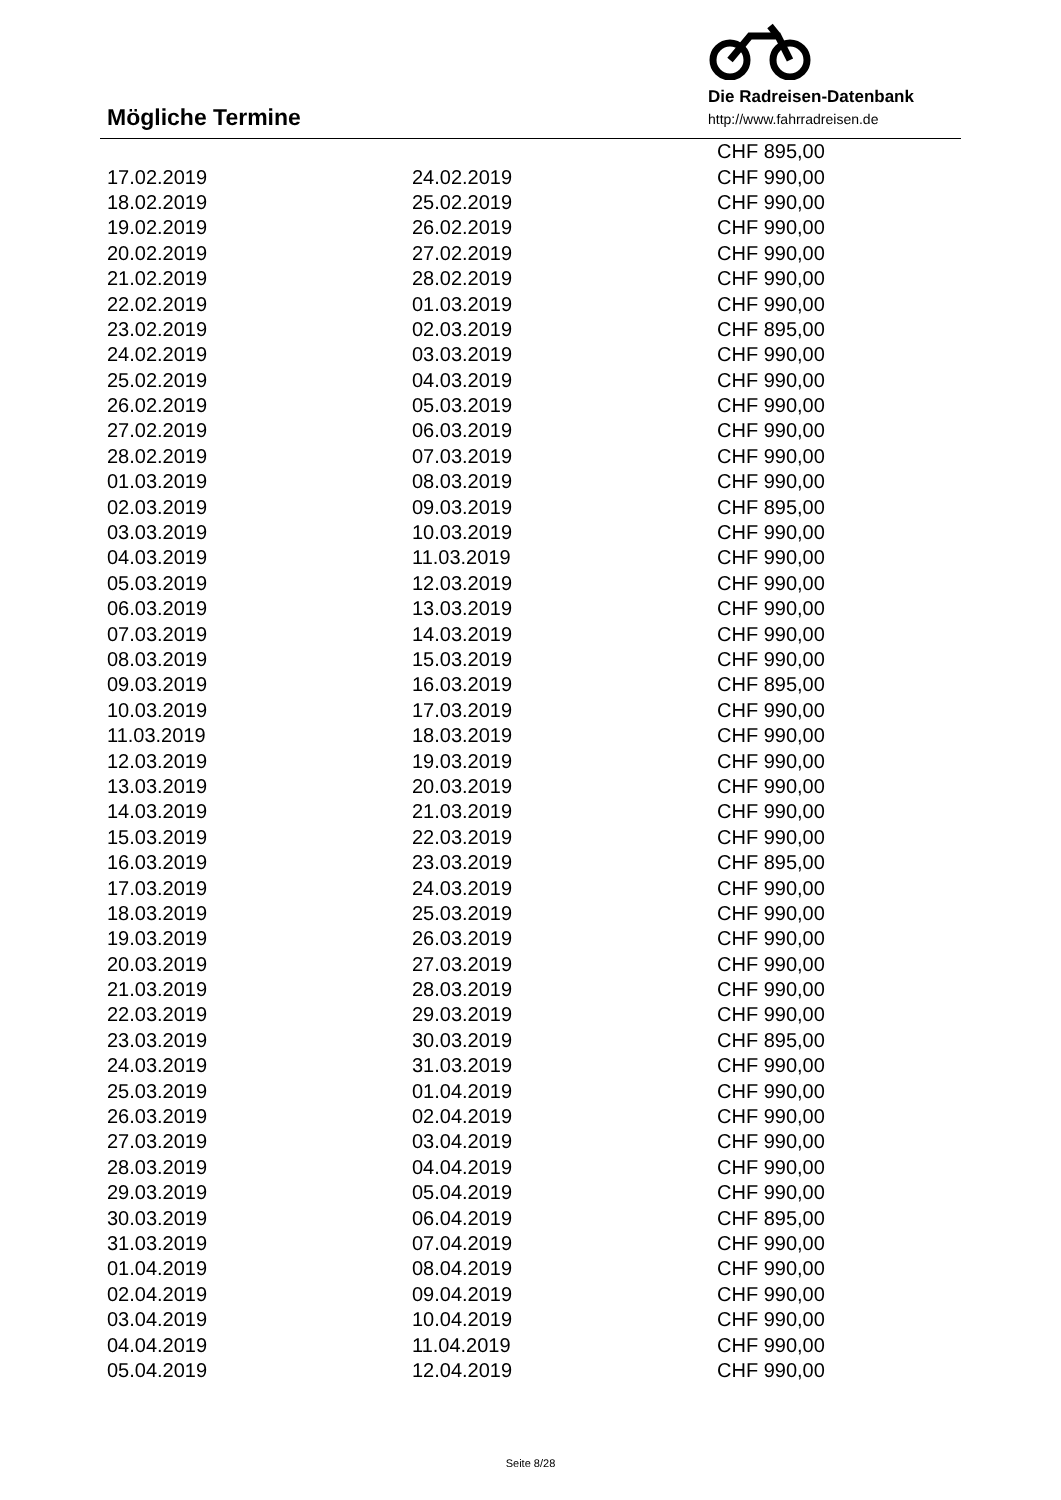Die Radreisen-Datenbank
http://www.fahrradreisen.de
Mögliche Termine
| | | CHF 895,00 |
| 17.02.2019 | 24.02.2019 | CHF 990,00 |
| 18.02.2019 | 25.02.2019 | CHF 990,00 |
| 19.02.2019 | 26.02.2019 | CHF 990,00 |
| 20.02.2019 | 27.02.2019 | CHF 990,00 |
| 21.02.2019 | 28.02.2019 | CHF 990,00 |
| 22.02.2019 | 01.03.2019 | CHF 990,00 |
| 23.02.2019 | 02.03.2019 | CHF 895,00 |
| 24.02.2019 | 03.03.2019 | CHF 990,00 |
| 25.02.2019 | 04.03.2019 | CHF 990,00 |
| 26.02.2019 | 05.03.2019 | CHF 990,00 |
| 27.02.2019 | 06.03.2019 | CHF 990,00 |
| 28.02.2019 | 07.03.2019 | CHF 990,00 |
| 01.03.2019 | 08.03.2019 | CHF 990,00 |
| 02.03.2019 | 09.03.2019 | CHF 895,00 |
| 03.03.2019 | 10.03.2019 | CHF 990,00 |
| 04.03.2019 | 11.03.2019 | CHF 990,00 |
| 05.03.2019 | 12.03.2019 | CHF 990,00 |
| 06.03.2019 | 13.03.2019 | CHF 990,00 |
| 07.03.2019 | 14.03.2019 | CHF 990,00 |
| 08.03.2019 | 15.03.2019 | CHF 990,00 |
| 09.03.2019 | 16.03.2019 | CHF 895,00 |
| 10.03.2019 | 17.03.2019 | CHF 990,00 |
| 11.03.2019 | 18.03.2019 | CHF 990,00 |
| 12.03.2019 | 19.03.2019 | CHF 990,00 |
| 13.03.2019 | 20.03.2019 | CHF 990,00 |
| 14.03.2019 | 21.03.2019 | CHF 990,00 |
| 15.03.2019 | 22.03.2019 | CHF 990,00 |
| 16.03.2019 | 23.03.2019 | CHF 895,00 |
| 17.03.2019 | 24.03.2019 | CHF 990,00 |
| 18.03.2019 | 25.03.2019 | CHF 990,00 |
| 19.03.2019 | 26.03.2019 | CHF 990,00 |
| 20.03.2019 | 27.03.2019 | CHF 990,00 |
| 21.03.2019 | 28.03.2019 | CHF 990,00 |
| 22.03.2019 | 29.03.2019 | CHF 990,00 |
| 23.03.2019 | 30.03.2019 | CHF 895,00 |
| 24.03.2019 | 31.03.2019 | CHF 990,00 |
| 25.03.2019 | 01.04.2019 | CHF 990,00 |
| 26.03.2019 | 02.04.2019 | CHF 990,00 |
| 27.03.2019 | 03.04.2019 | CHF 990,00 |
| 28.03.2019 | 04.04.2019 | CHF 990,00 |
| 29.03.2019 | 05.04.2019 | CHF 990,00 |
| 30.03.2019 | 06.04.2019 | CHF 895,00 |
| 31.03.2019 | 07.04.2019 | CHF 990,00 |
| 01.04.2019 | 08.04.2019 | CHF 990,00 |
| 02.04.2019 | 09.04.2019 | CHF 990,00 |
| 03.04.2019 | 10.04.2019 | CHF 990,00 |
| 04.04.2019 | 11.04.2019 | CHF 990,00 |
| 05.04.2019 | 12.04.2019 | CHF 990,00 |
Seite 8/28